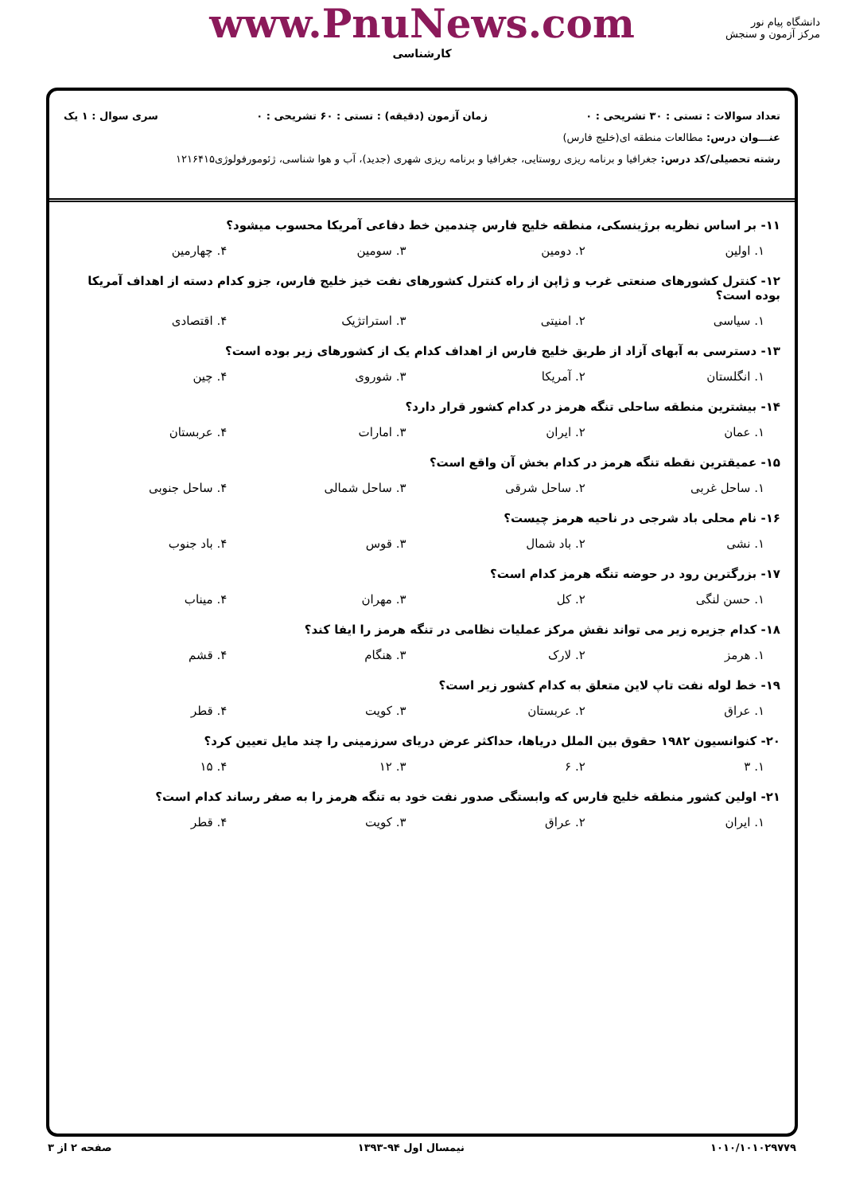www.PnuNews.com
کارشناسی
دانشگاه پیام نور
مرکز آزمون و سنجش
تعداد سوالات : تستی : ۳۰ تشریحی : ۰ زمان آزمون (دقیقه) : تستی : ۶۰ تشریحی : ۰ سری سوال : ۱ یک
عنـــوان درس: مطالعات منطقه ای(خلیج فارس)
رشته تحصیلی/کد درس: جغرافیا و برنامه ریزی روستایی، جغرافیا و برنامه ریزی شهری (جدید)، آب و هوا شناسی، ژئومورفولوژی۱۲۱۶۴۱۵
۱۱- بر اساس نظریه برژینسکی، منطقه خلیج فارس چندمین خط دفاعی آمریکا محسوب میشود؟
۱. اولین ۲. دومین ۳. سومین ۴. چهارمین
۱۲- کنترل کشورهای صنعتی غرب و ژاپن از راه کنترل کشورهای نفت خیز خلیج فارس، جزو کدام دسته از اهداف آمریکا بوده است؟
۱. سیاسی ۲. امنیتی ۳. استراتژیک ۴. اقتصادی
۱۳- دسترسی به آبهای آزاد از طریق خلیج فارس از اهداف کدام یک از کشورهای زیر بوده است؟
۱. انگلستان ۲. آمریکا ۳. شوروی ۴. چین
۱۴- بیشترین منطقه ساحلی تنگه هرمز در کدام کشور قرار دارد؟
۱. عمان ۲. ایران ۳. امارات ۴. عربستان
۱۵- عمیقترین نقطه تنگه هرمز در کدام بخش آن واقع است؟
۱. ساحل غربی ۲. ساحل شرقی ۳. ساحل شمالی ۴. ساحل جنوبی
۱۶- نام محلی باد شرجی در ناحیه هرمز چیست؟
۱. نشی ۲. باد شمال ۳. قوس ۴. باد جنوب
۱۷- بزرگترین رود در حوضه تنگه هرمز کدام است؟
۱. حسن لنگی ۲. کل ۳. مهران ۴. میناب
۱۸- کدام جزیره زیر می تواند نقش مرکز عملیات نظامی در تنگه هرمز را ایفا کند؟
۱. هرمز ۲. لارک ۳. هنگام ۴. قشم
۱۹- خط لوله نفت تاپ لاین متعلق به کدام کشور زیر است؟
۱. عراق ۲. عربستان ۳. کویت ۴. قطر
۲۰- کنوانسیون ۱۹۸۲ حقوق بین الملل دریاها، حداکثر عرض دریای سرزمینی را چند مایل تعیین کرد؟
۱. ۳ ۲. ۶ ۳. ۱۲ ۴. ۱۵
۲۱- اولین کشور منطقه خلیج فارس که وابستگی صدور نفت خود به تنگه هرمز را به صفر رساند کدام است؟
۱. ایران ۲. عراق ۳. کویت ۴. قطر
۱۰۱۰/۱۰۱۰۲۹۷۷۹ نیمسال اول ۹۴-۱۳۹۳ صفحه ۲ از ۳